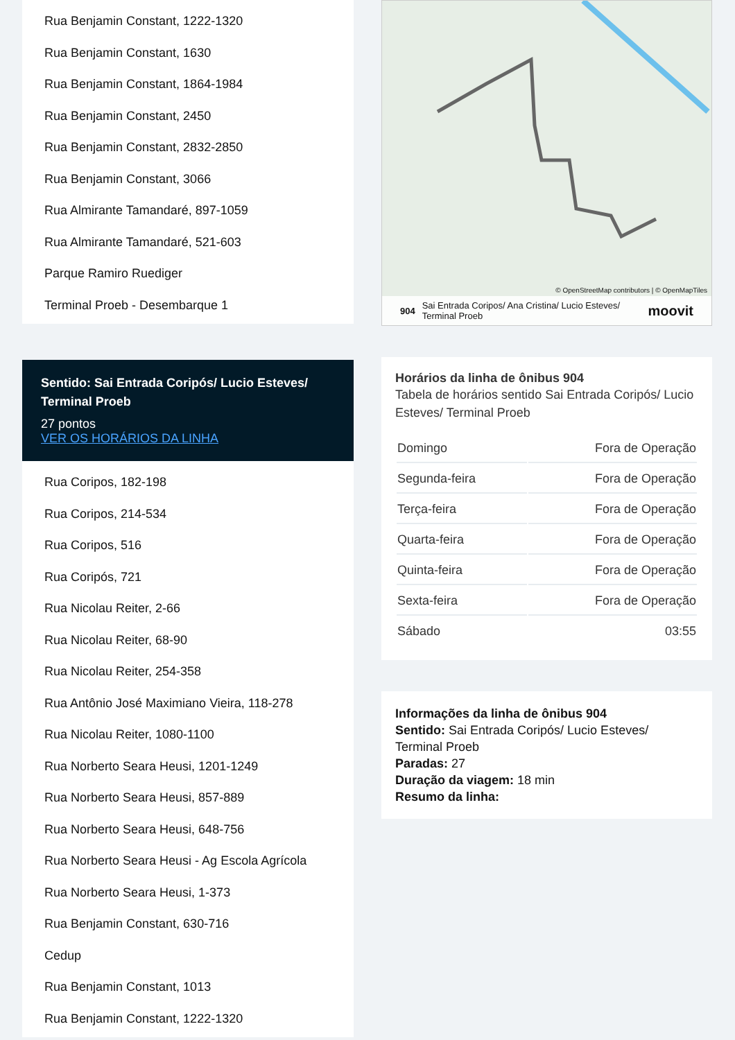Rua Benjamin Constant, 1222-1320
Rua Benjamin Constant, 1630
Rua Benjamin Constant, 1864-1984
Rua Benjamin Constant, 2450
Rua Benjamin Constant, 2832-2850
Rua Benjamin Constant, 3066
Rua Almirante Tamandaré, 897-1059
Rua Almirante Tamandaré, 521-603
Parque Ramiro Ruediger
Terminal Proeb - Desembarque 1
Sentido: Sai Entrada Coripós/ Lucio Esteves/ Terminal Proeb
27 pontos
VER OS HORÁRIOS DA LINHA
Rua Coripos, 182-198
Rua Coripos, 214-534
Rua Coripos, 516
Rua Coripós, 721
Rua Nicolau Reiter, 2-66
Rua Nicolau Reiter, 68-90
Rua Nicolau Reiter, 254-358
Rua Antônio José Maximiano Vieira, 118-278
Rua Nicolau Reiter, 1080-1100
Rua Norberto Seara Heusi, 1201-1249
Rua Norberto Seara Heusi, 857-889
Rua Norberto Seara Heusi, 648-756
Rua Norberto Seara Heusi - Ag Escola Agrícola
Rua Norberto Seara Heusi, 1-373
Rua Benjamin Constant, 630-716
Cedup
Rua Benjamin Constant, 1013
Rua Benjamin Constant, 1222-1320
© OpenStreetMap contributors | © OpenMapTiles
904 Sai Entrada Coripos/ Ana Cristina/ Lucio Esteves/ Terminal Proeb moovit
Horários da linha de ônibus 904
Tabela de horários sentido Sai Entrada Coripós/ Lucio Esteves/ Terminal Proeb
| Domingo | Fora de Operação |
| Segunda-feira | Fora de Operação |
| Terça-feira | Fora de Operação |
| Quarta-feira | Fora de Operação |
| Quinta-feira | Fora de Operação |
| Sexta-feira | Fora de Operação |
| Sábado | 03:55 |
Informações da linha de ônibus 904
Sentido: Sai Entrada Coripós/ Lucio Esteves/ Terminal Proeb
Paradas: 27
Duração da viagem: 18 min
Resumo da linha: